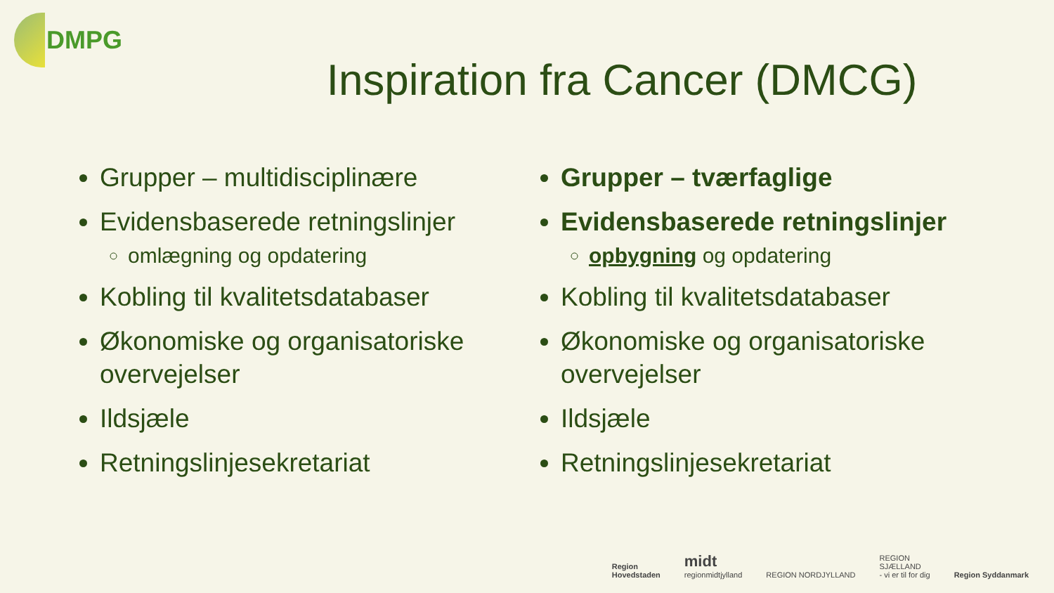DMPG
Inspiration fra Cancer (DMCG)
Grupper – multidisciplinære
Evidensbaserede retningslinjer
omlægning og opdatering
Kobling til kvalitetsdatabaser
Økonomiske og organisatoriske overvejelser
Ildsjæle
Retningslinjesekretariat
Grupper – tværfaglige
Evidensbaserede retningslinjer
opbygning og opdatering
Kobling til kvalitetsdatabaser
Økonomiske og organisatoriske overvejelser
Ildsjæle
Retningslinjesekretariat
Region
Hovedstaden
midt
regionmidtjylland
REGION NORDJYLLAND
REGION
SJÆLLAND
- vi er til for dig
Region Syddanmark